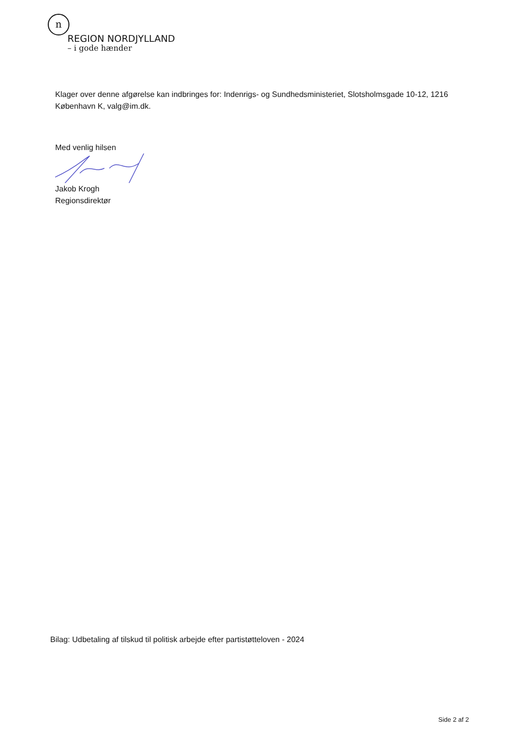n
REGION NORDJYLLAND
– i gode hænder
Klager over denne afgørelse kan indbringes for: Indenrigs- og Sundhedsministeriet, Slotsholmsgade 10-12, 1216 København K, valg@im.dk.
Med venlig hilsen
Jakob Krogh
Regionsdirektør
Bilag: Udbetaling af tilskud til politisk arbejde efter partistøtteloven - 2024
Side 2 af 2